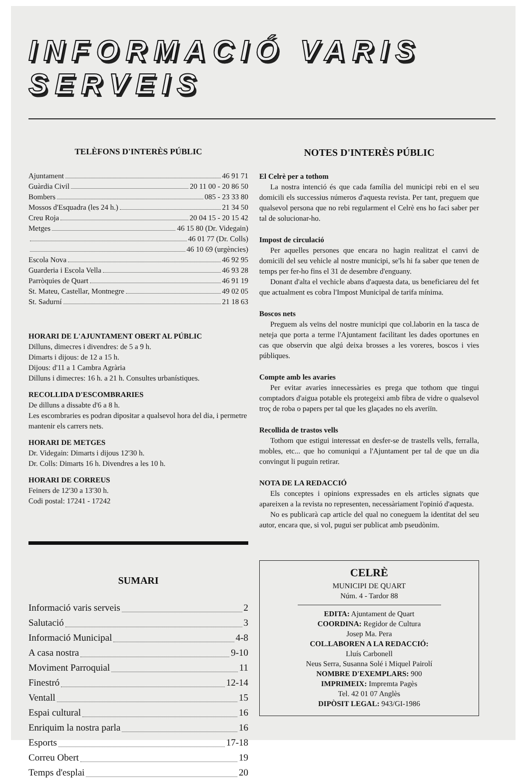INFORMACIÓ VARIS SERVEIS
TELÈFONS D'INTERÈS PÚBLIC
Ajuntament 46 91 71
Guàrdia Civil 20 11 00 - 20 86 50
Bombers 085 - 23 33 80
Mossos d'Esquadra (les 24 h.) 21 34 50
Creu Roja 20 04 15 - 20 15 42
Metges 46 15 80 (Dr. Videgain)
46 01 77 (Dr. Colls)
46 10 69 (urgències)
Escola Nova 46 92 95
Guarderia i Escola Vella 46 93 28
Parròquies de Quart 46 91 19
St. Mateu, Castellar, Montnegre 49 02 05
St. Sadurní 21 18 63
HORARI DE L'AJUNTAMENT OBERT AL PÚBLIC
Dilluns, dimecres i divendres: de 5 a 9 h.
Dimarts i dijous: de 12 a 15 h.
Dijous: d'11 a 1 Cambra Agrària
Dilluns i dimecres: 16 h. a 21 h. Consultes urbanístiques.
RECOLLIDA D'ESCOMBRARIES
De dilluns a dissabte d'6 a 8 h.
Les escombraries es podran dipositar a qualsevol hora del dia, i permetre mantenir els carrers nets.
HORARI DE METGES
Dr. Videgain: Dimarts i dijous 12'30 h.
Dr. Colls: Dimarts 16 h. Divendres a les 10 h.
HORARI DE CORREUS
Feiners de 12'30 a 13'30 h.
Codi postal: 17241 - 17242
SUMARI
Informació varis serveis 2
Salutació 3
Informació Municipal 4-8
A casa nostra 9-10
Moviment Parroquial 11
Finestró 12-14
Ventall 15
Espai cultural 16
Enriquim la nostra parla 16
Esports 17-18
Correu Obert 19
Temps d'esplai 20
NOTES D'INTERÈS PÚBLIC
El Celrè per a tothom
La nostra intenció és que cada família del municipi rebi en el seu domicili els successius números d'aquesta revista. Per tant, preguem que qualsevol persona que no rebi regularment el Celrè ens ho faci saber per tal de solucionar-ho.
Impost de circulació
Per aquelles persones que encara no hagin realitzat el canvi de domicili del seu vehicle al nostre municipi, se'ls hi fa saber que tenen de temps per fer-ho fins el 31 de desembre d'enguany.
Donant d'alta el vechicle abans d'aquesta data, us beneficiareu del fet que actualment es cobra l'Impost Municipal de tarifa mínima.
Boscos nets
Preguem als veïns del nostre municipi que col.laborin en la tasca de neteja que porta a terme l'Ajuntament facilitant les dades oportunes en cas que observin que algú deixa brosses a les voreres, boscos i vies públiques.
Compte amb les avaries
Per evitar avaries innecessàries es prega que tothom que tingui comptadors d'aigua potable els protegeixi amb fibra de vidre o qualsevol troç de roba o papers per tal que les glaçades no els averiïn.
Recollida de trastos vells
Tothom que estigui interessat en desfer-se de trastells vells, ferralla, mobles, etc... que ho comuniqui a l'Ajuntament per tal de que un dia convingut li puguin retirar.
NOTA DE LA REDACCIÓ
Els conceptes i opinions expressades en els articles signats que apareixen a la revista no representen, necessàriament l'opinió d'aquesta.
No es publicarà cap article del qual no coneguem la identitat del seu autor, encara que, si vol, pugui ser publicat amb pseudònim.
CELRÈ
MUNICIPI DE QUART
Núm. 4 - Tardor 88
EDITA: Ajuntament de Quart
COORDINA: Regidor de Cultura
Josep Ma. Pera
COL.LABOREN A LA REDACCIÓ:
Lluís Carbonell
Neus Serra, Susanna Solé i Miquel Pairolí
NOMBRE D'EXEMPLARS: 900
IMPRIMEIX: Impremta Pagès
Tel. 42 01 07 Anglès
DIPÒSIT LEGAL: 943/GI-1986